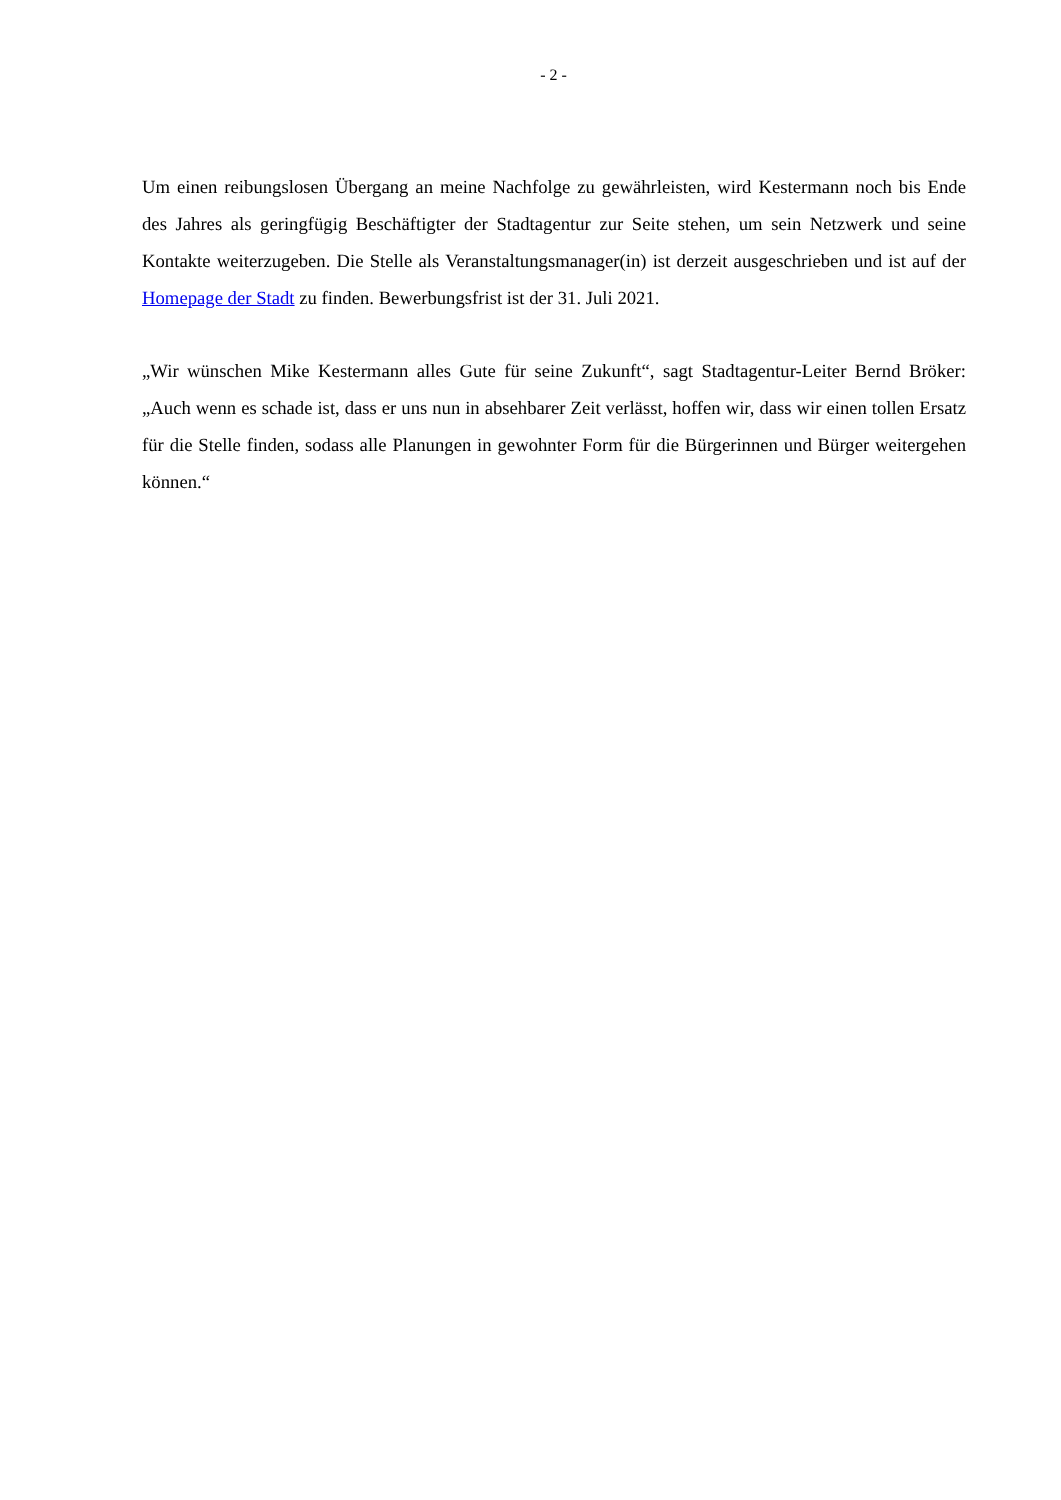- 2 -
Um einen reibungslosen Übergang an meine Nachfolge zu gewährleisten, wird Kestermann noch bis Ende des Jahres als geringfügig Beschäftigter der Stadtagentur zur Seite stehen, um sein Netzwerk und seine Kontakte weiterzugeben. Die Stelle als Veranstaltungsmanager(in) ist der­zeit ausgeschrieben und ist auf der Homepage der Stadt zu finden. Bewerbungsfrist ist der 31. Juli 2021.
„Wir wünschen Mike Kestermann alles Gute für seine Zukunft“, sagt Stadtagentur-Leiter Bernd Bröker: „Auch wenn es schade ist, dass er uns nun in absehbarer Zeit verlässt, hoffen wir, dass wir einen tollen Ersatz für die Stelle finden, sodass alle Planungen in gewohnter Form für die Bürgerinnen und Bürger weitergehen können.“